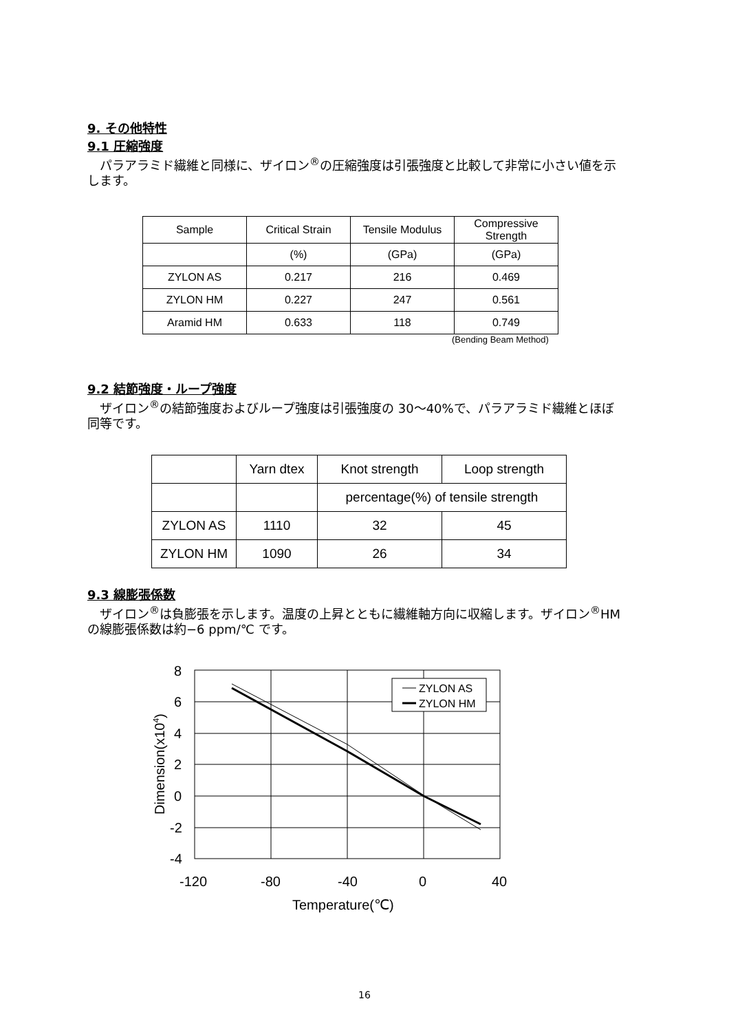9. その他特性
9.1 圧縮強度
　パラアラミド繊維と同様に、ザイロン<sup>®</sup>の圧縮強度は引張強度と比較して非常に小さい値を示します。
| Sample | Critical Strain | Tensile Modulus | Compressive Strength |
| --- | --- | --- | --- |
| | (%) | (GPa) | (GPa) |
| ZYLON AS | 0.217 | 216 | 0.469 |
| ZYLON HM | 0.227 | 247 | 0.561 |
| Aramid HM | 0.633 | 118 | 0.749 |
(Bending Beam Method)
9.2 結節強度・ループ強度
　ザイロン<sup>®</sup>の結節強度およびループ強度は引張強度の 30～40%で、パラアラミド繊維とほぼ同等です。
| | Yarn dtex | Knot strength | Loop strength |
| --- | --- | --- | --- |
| | | percentage(%) of tensile strength | |
| ZYLON AS | 1110 | 32 | 45 |
| ZYLON HM | 1090 | 26 | 34 |
9.3 線膨張係数
　ザイロン<sup>®</sup>は負膨張を示します。温度の上昇とともに繊維軸方向に収縮します。ザイロン<sup>®</sup>HM の線膨張係数は約−6 ppm/℃ です。
ZYLON AS
ZYLON HM
8
6
4
2
0
-2
-4
-120
-80
-40
0
40
Temperature(℃)
Dimension(x104)
16